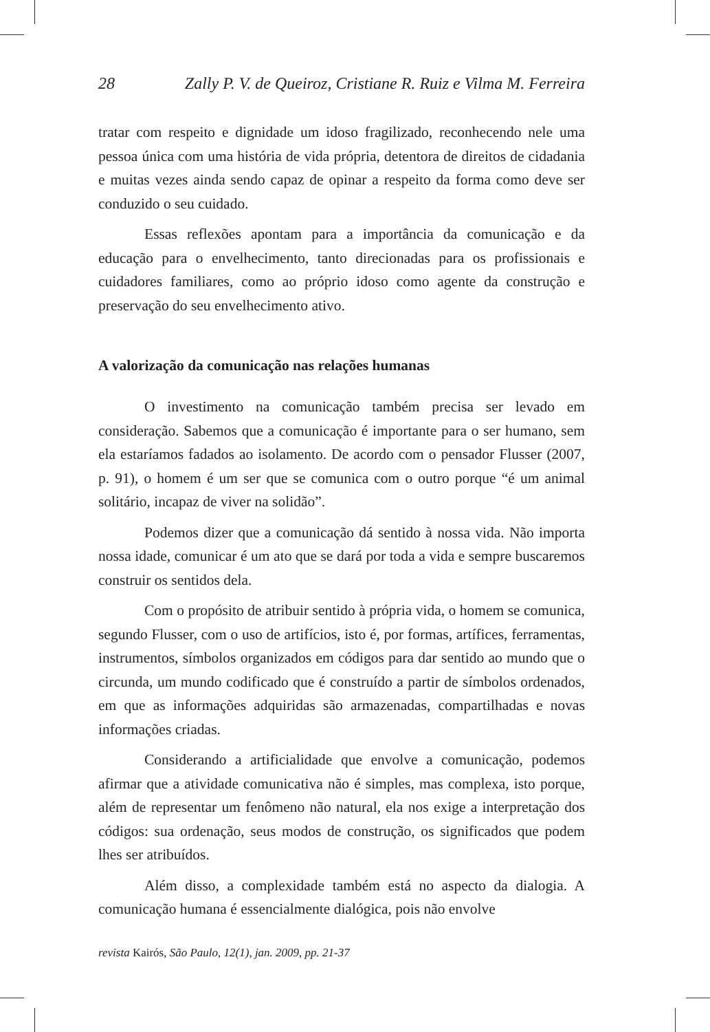28 Zally P. V. de Queiroz, Cristiane R. Ruiz e Vilma M. Ferreira
tratar com respeito e dignidade um idoso fragilizado, reconhecendo nele uma pessoa única com uma história de vida própria, detentora de direitos de cidadania e muitas vezes ainda sendo capaz de opinar a respeito da forma como deve ser conduzido o seu cuidado.
Essas reflexões apontam para a importância da comunicação e da educação para o envelhecimento, tanto direcionadas para os profissionais e cuidadores familiares, como ao próprio idoso como agente da construção e preservação do seu envelhecimento ativo.
A valorização da comunicação nas relações humanas
O investimento na comunicação também precisa ser levado em consideração. Sabemos que a comunicação é importante para o ser humano, sem ela estaríamos fadados ao isolamento. De acordo com o pensador Flusser (2007, p. 91), o homem é um ser que se comunica com o outro porque “é um animal solitário, incapaz de viver na solidão”.
Podemos dizer que a comunicação dá sentido à nossa vida. Não importa nossa idade, comunicar é um ato que se dará por toda a vida e sempre buscaremos construir os sentidos dela.
Com o propósito de atribuir sentido à própria vida, o homem se comunica, segundo Flusser, com o uso de artifícios, isto é, por formas, artífices, ferramentas, instrumentos, símbolos organizados em códigos para dar sentido ao mundo que o circunda, um mundo codificado que é construído a partir de símbolos ordenados, em que as informações adquiridas são armazenadas, compartilhadas e novas informações criadas.
Considerando a artificialidade que envolve a comunicação, podemos afirmar que a atividade comunicativa não é simples, mas complexa, isto porque, além de representar um fenômeno não natural, ela nos exige a interpretação dos códigos: sua ordenação, seus modos de construção, os significados que podem lhes ser atribuídos.
Além disso, a complexidade também está no aspecto da dialogia. A comunicação humana é essencialmente dialógica, pois não envolve
revista Kairós, São Paulo, 12(1), jan. 2009, pp. 21-37